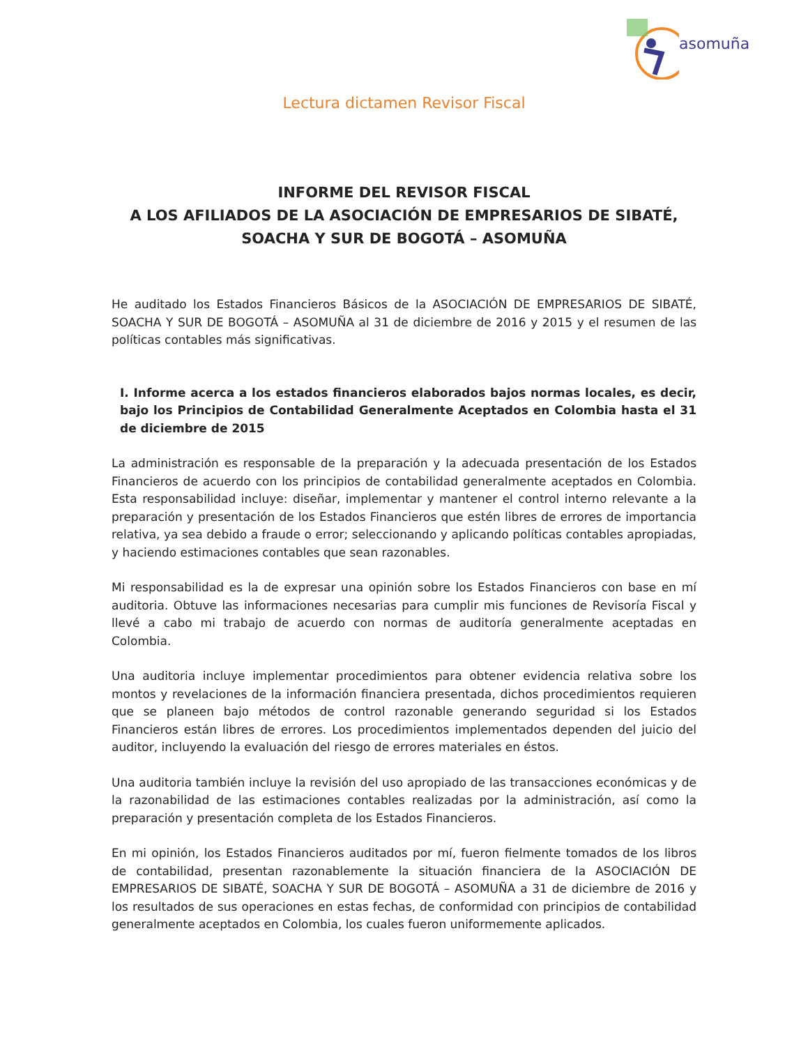asomuña
Lectura dictamen Revisor Fiscal
INFORME DEL REVISOR FISCAL
A LOS AFILIADOS DE LA ASOCIACIÓN DE EMPRESARIOS DE SIBATÉ,
SOACHA Y SUR DE BOGOTÁ – ASOMUÑA
He auditado los Estados Financieros Básicos de la ASOCIACIÓN DE EMPRESARIOS DE SIBATÉ, SOACHA Y SUR DE BOGOTÁ – ASOMUÑA al 31 de diciembre de 2016 y 2015 y el resumen de las políticas contables más significativas.
I. Informe acerca a los estados financieros elaborados bajos normas locales, es decir, bajo los Principios de Contabilidad Generalmente Aceptados en Colombia hasta el 31 de diciembre de 2015
La administración es responsable de la preparación y la adecuada presentación de los Estados Financieros de acuerdo con los principios de contabilidad generalmente aceptados en Colombia. Esta responsabilidad incluye: diseñar, implementar y mantener el control interno relevante a la preparación y presentación de los Estados Financieros que estén libres de errores de importancia relativa, ya sea debido a fraude o error; seleccionando y aplicando políticas contables apropiadas, y haciendo estimaciones contables que sean razonables.
Mi responsabilidad es la de expresar una opinión sobre los Estados Financieros con base en mí auditoria. Obtuve las informaciones necesarias para cumplir mis funciones de Revisoría Fiscal y llevé a cabo mi trabajo de acuerdo con normas de auditoría generalmente aceptadas en Colombia.
Una auditoria incluye implementar procedimientos para obtener evidencia relativa sobre los montos y revelaciones de la información financiera presentada, dichos procedimientos requieren que se planeen bajo métodos de control razonable generando seguridad si los Estados Financieros están libres de errores. Los procedimientos implementados dependen del juicio del auditor, incluyendo la evaluación del riesgo de errores materiales en éstos.
Una auditoria también incluye la revisión del uso apropiado de las transacciones económicas y de la razonabilidad de las estimaciones contables realizadas por la administración, así como la preparación y presentación completa de los Estados Financieros.
En mi opinión, los Estados Financieros auditados por mí, fueron fielmente tomados de los libros de contabilidad, presentan razonablemente la situación financiera de la ASOCIACIÓN DE EMPRESARIOS DE SIBATÉ, SOACHA Y SUR DE BOGOTÁ – ASOMUÑA a 31 de diciembre de 2016 y los resultados de sus operaciones en estas fechas, de conformidad con principios de contabilidad generalmente aceptados en Colombia, los cuales fueron uniformemente aplicados.